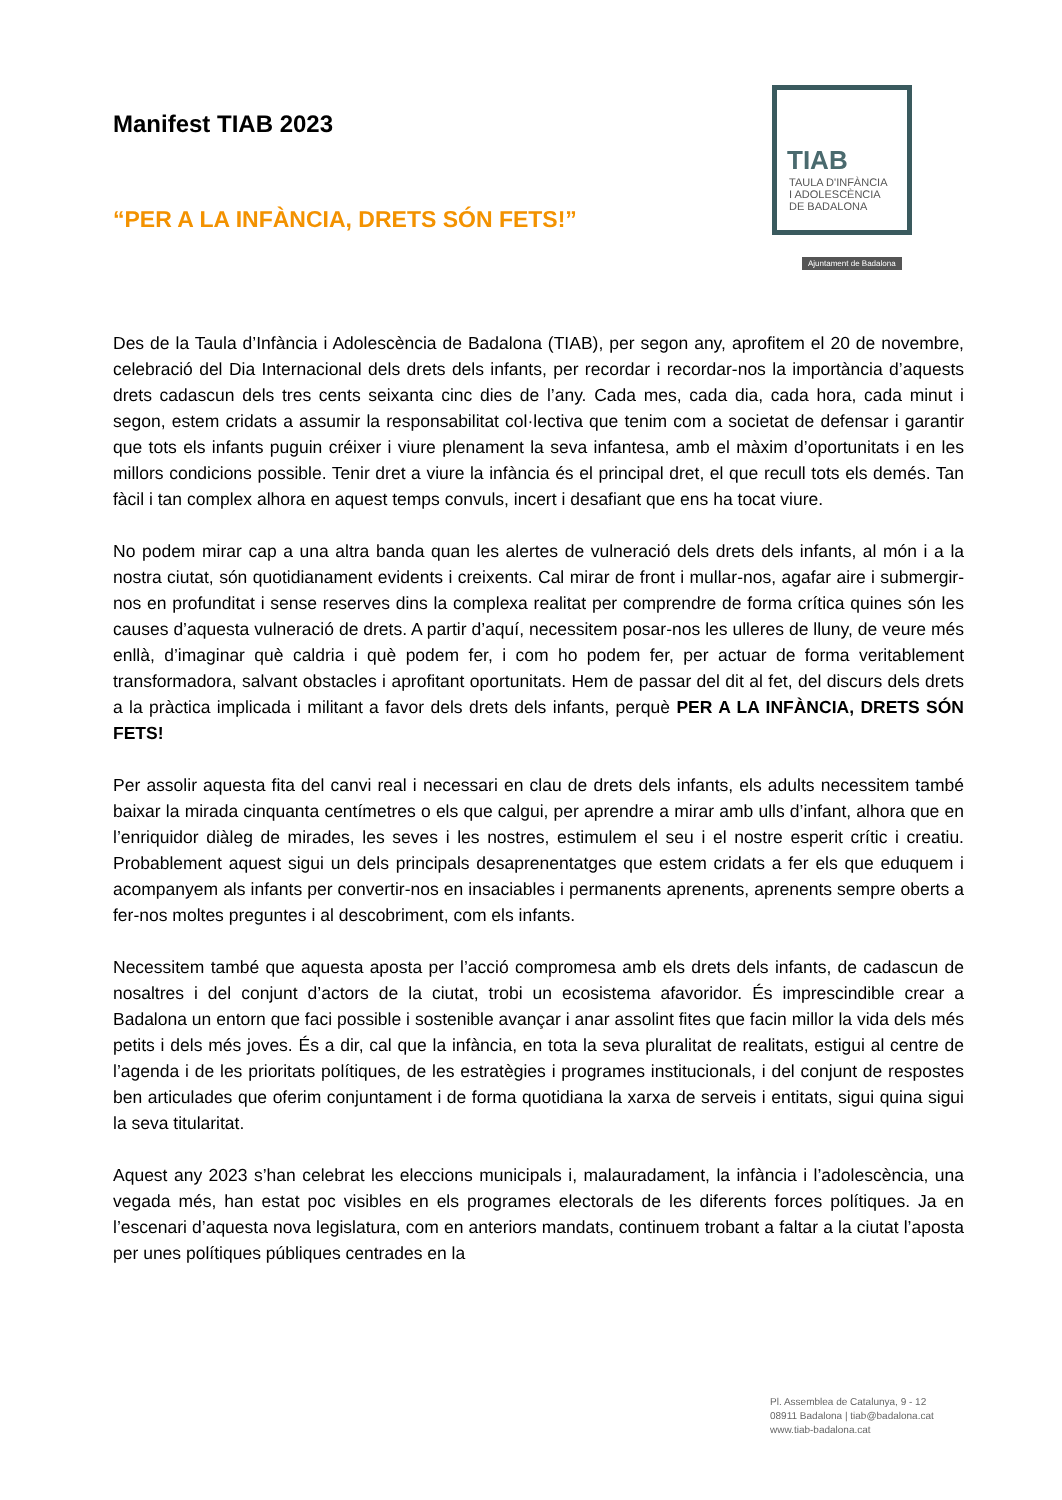Manifest TIAB 2023
“PER A LA INFÀNCIA, DRETS SÓN FETS!”
TIAB
TAULA D'INFÀNCIA
I ADOLESCÈNCIA
DE BADALONA
Ajuntament de Badalona
Des de la Taula d’Infància i Adolescència de Badalona (TIAB), per segon any, aprofitem el 20 de novembre, celebració del Dia Internacional dels drets dels infants, per recordar i recordar-nos la importància d’aquests drets cadascun dels tres cents seixanta cinc dies de l’any. Cada mes, cada dia, cada hora, cada minut i segon, estem cridats a assumir la responsabilitat col·lectiva que tenim com a societat de defensar i garantir que tots els infants puguin créixer i viure plenament la seva infantesa, amb el màxim d’oportunitats i en les millors condicions possible. Tenir dret a viure la infància és el principal dret, el que recull tots els demés. Tan fàcil i tan complex alhora en aquest temps convuls, incert i desafiant que ens ha tocat viure.
No podem mirar cap a una altra banda quan les alertes de vulneració dels drets dels infants, al món i a la nostra ciutat, són quotidianament evidents i creixents. Cal mirar de front i mullar-nos, agafar aire i submergir-nos en profunditat i sense reserves dins la complexa realitat per comprendre de forma crítica quines són les causes d’aquesta vulneració de drets. A partir d’aquí, necessitem posar-nos les ulleres de lluny, de veure més enllà, d’imaginar què caldria i què podem fer, i com ho podem fer, per actuar de forma veritablement transformadora, salvant obstacles i aprofitant oportunitats. Hem de passar del dit al fet, del discurs dels drets a la pràctica implicada i militant a favor dels drets dels infants, perquè PER A LA INFÀNCIA, DRETS SÓN FETS!
Per assolir aquesta fita del canvi real i necessari en clau de drets dels infants, els adults necessitem també baixar la mirada cinquanta centímetres o els que calgui, per aprendre a mirar amb ulls d’infant, alhora que en l’enriquidor diàleg de mirades, les seves i les nostres, estimulem el seu i el nostre esperit crític i creatiu. Probablement aquest sigui un dels principals desaprenentatges que estem cridats a fer els que eduquem i acompanyem als infants per convertir-nos en insaciables i permanents aprenents, aprenents sempre oberts a fer-nos moltes preguntes i al descobriment, com els infants.
Necessitem també que aquesta aposta per l’acció compromesa amb els drets dels infants, de cadascun de nosaltres i del conjunt d’actors de la ciutat, trobi un ecosistema afavoridor. És imprescindible crear a Badalona un entorn que faci possible i sostenible avançar i anar assolint fites que facin millor la vida dels més petits i dels més joves. És a dir, cal que la infància, en tota la seva pluralitat de realitats, estigui al centre de l’agenda i de les prioritats polítiques, de les estratègies i programes institucionals, i del conjunt de respostes ben articulades que oferim conjuntament i de forma quotidiana la xarxa de serveis i entitats, sigui quina sigui la seva titularitat.
Aquest any 2023 s’han celebrat les eleccions municipals i, malauradament, la infància i l’adolescència, una vegada més, han estat poc visibles en els programes electorals de les diferents forces polítiques. Ja en l’escenari d’aquesta nova legislatura, com en anteriors mandats, continuem trobant a faltar a la ciutat l’aposta per unes polítiques públiques centrades en la
Pl. Assemblea de Catalunya, 9 - 12
08911 Badalona | tiab@badalona.cat
www.tiab-badalona.cat